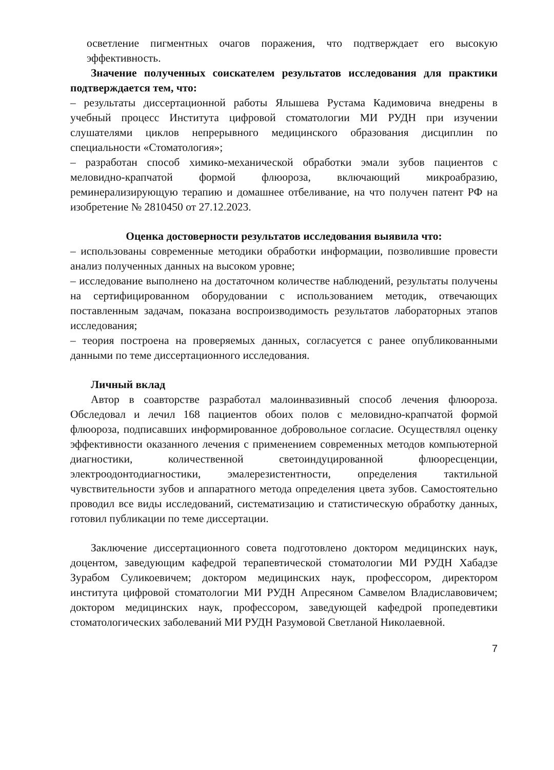осветление пигментных очагов поражения, что подтверждает его высокую эффективность.
Значение полученных соискателем результатов исследования для практики подтверждается тем, что:
– результаты диссертационной работы Ялышева Рустама Кадимовича внедрены в учебный процесс Института цифровой стоматологии МИ РУДН при изучении слушателями циклов непрерывного медицинского образования дисциплин по специальности «Стоматология»;
– разработан способ химико-механической обработки эмали зубов пациентов с меловидно-крапчатой формой флюороза, включающий микроабразию, реминерализирующую терапию и домашнее отбеливание, на что получен патент РФ на изобретение № 2810450 от 27.12.2023.
Оценка достоверности результатов исследования выявила что:
– использованы современные методики обработки информации, позволившие провести анализ полученных данных на высоком уровне;
– исследование выполнено на достаточном количестве наблюдений, результаты получены на сертифицированном оборудовании с использованием методик, отвечающих поставленным задачам, показана воспроизводимость результатов лабораторных этапов исследования;
– теория построена на проверяемых данных, согласуется с ранее опубликованными данными по теме диссертационного исследования.
Личный вклад
Автор в соавторстве разработал малоинвазивный способ лечения флюороза. Обследовал и лечил 168 пациентов обоих полов с меловидно-крапчатой формой флюороза, подписавших информированное добровольное согласие. Осуществлял оценку эффективности оказанного лечения с применением современных методов компьютерной диагностики, количественной светоиндуцированной флюоресценции, электроодонтодиагностики, эмалерезистентности, определения тактильной чувствительности зубов и аппаратного метода определения цвета зубов. Самостоятельно проводил все виды исследований, систематизацию и статистическую обработку данных, готовил публикации по теме диссертации.
Заключение диссертационного совета подготовлено доктором медицинских наук, доцентом, заведующим кафедрой терапевтической стоматологии МИ РУДН Хабадзе Зурабом Суликоевичем; доктором медицинских наук, профессором, директором института цифровой стоматологии МИ РУДН Апресяном Самвелом Владиславовичем; доктором медицинских наук, профессором, заведующей кафедрой пропедевтики стоматологических заболеваний МИ РУДН Разумовой Светланой Николаевной.
7